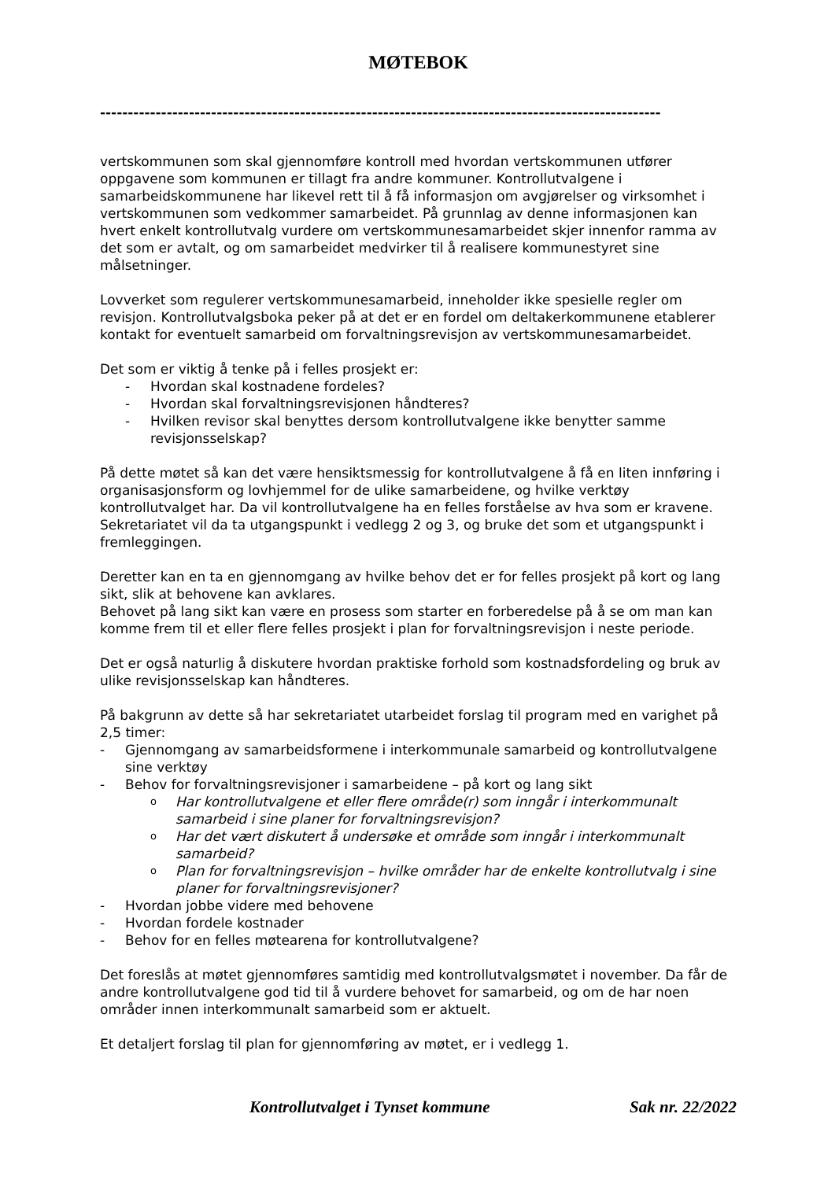MØTEBOK
-----------------------------------------------------------------------------------------------------
vertskommunen som skal gjennomføre kontroll med hvordan vertskommunen utfører oppgavene som kommunen er tillagt fra andre kommuner. Kontrollutvalgene i samarbeidskommunene har likevel rett til å få informasjon om avgjørelser og virksomhet i vertskommunen som vedkommer samarbeidet. På grunnlag av denne informasjonen kan hvert enkelt kontrollutvalg vurdere om vertskommunesamarbeidet skjer innenfor ramma av det som er avtalt, og om samarbeidet medvirker til å realisere kommunestyret sine målsetninger.
Lovverket som regulerer vertskommunesamarbeid, inneholder ikke spesielle regler om revisjon. Kontrollutvalgsboka peker på at det er en fordel om deltakerkommunene etablerer kontakt for eventuelt samarbeid om forvaltningsrevisjon av vertskommunesamarbeidet.
Det som er viktig å tenke på i felles prosjekt er:
- Hvordan skal kostnadene fordeles?
- Hvordan skal forvaltningsrevisjonen håndteres?
- Hvilken revisor skal benyttes dersom kontrollutvalgene ikke benytter samme revisjonsselskap?
På dette møtet så kan det være hensiktsmessig for kontrollutvalgene å få en liten innføring i organisasjonsform og lovhjemmel for de ulike samarbeidene, og hvilke verktøy kontrollutvalget har. Da vil kontrollutvalgene ha en felles forståelse av hva som er kravene. Sekretariatet vil da ta utgangspunkt i vedlegg 2 og 3, og bruke det som et utgangspunkt i fremleggingen.
Deretter kan en ta en gjennomgang av hvilke behov det er for felles prosjekt på kort og lang sikt, slik at behovene kan avklares.
Behovet på lang sikt kan være en prosess som starter en forberedelse på å se om man kan komme frem til et eller flere felles prosjekt i plan for forvaltningsrevisjon i neste periode.
Det er også naturlig å diskutere hvordan praktiske forhold som kostnadsfordeling og bruk av ulike revisjonsselskap kan håndteres.
På bakgrunn av dette så har sekretariatet utarbeidet forslag til program med en varighet på 2,5 timer:
- Gjennomgang av samarbeidsformene i interkommunale samarbeid og kontrollutvalgene sine verktøy
- Behov for forvaltningsrevisjoner i samarbeidene – på kort og lang sikt
o Har kontrollutvalgene et eller flere område(r) som inngår i interkommunalt samarbeid i sine planer for forvaltningsrevisjon?
o Har det vært diskutert å undersøke et område som inngår i interkommunalt samarbeid?
o Plan for forvaltningsrevisjon – hvilke områder har de enkelte kontrollutvalg i sine planer for forvaltningsrevisjoner?
- Hvordan jobbe videre med behovene
- Hvordan fordele kostnader
- Behov for en felles møtearena for kontrollutvalgene?
Det foreslås at møtet gjennomføres samtidig med kontrollutvalgsmøtet i november. Da får de andre kontrollutvalgene god tid til å vurdere behovet for samarbeid, og om de har noen områder innen interkommunalt samarbeid som er aktuelt.
Et detaljert forslag til plan for gjennomføring av møtet, er i vedlegg 1.
Kontrollutvalget i Tynset kommune Sak nr. 22/2022